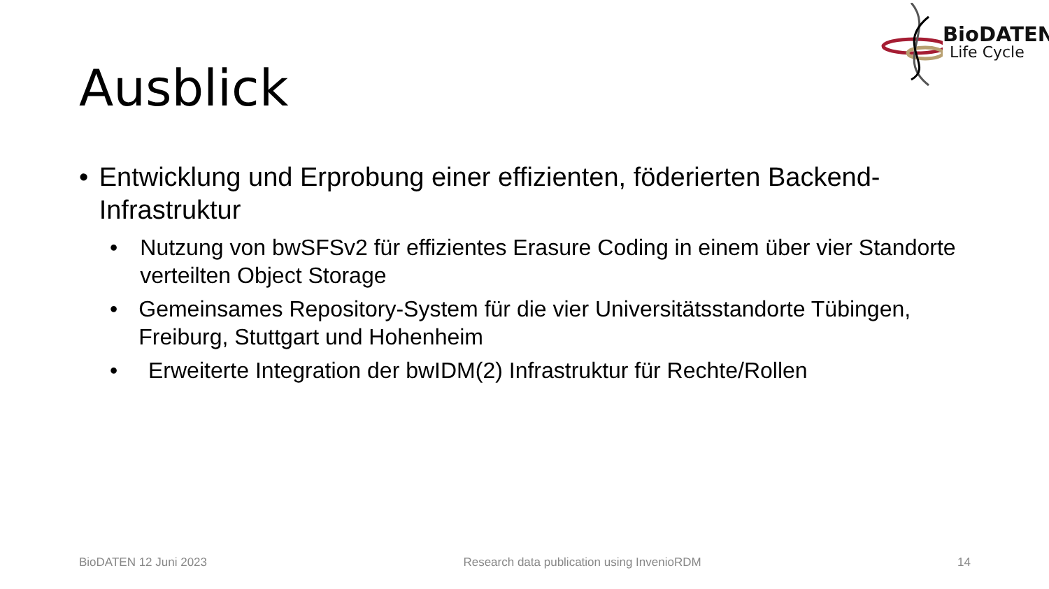BioDATEN
Life Cycle
Ausblick
• Entwicklung und Erprobung einer effizienten, föderierten Backend-Infrastruktur
• Nutzung von bwSFSv2 für effizientes Erasure Coding in einem über vier Standorte verteilten Object Storage
• Gemeinsames Repository-System für die vier Universitätsstandorte Tübingen, Freiburg, Stuttgart und Hohenheim
• Erweiterte Integration der bwIDM(2) Infrastruktur für Rechte/Rollen
BioDATEN 12 Juni 2023 Research data publication using InvenioRDM 14